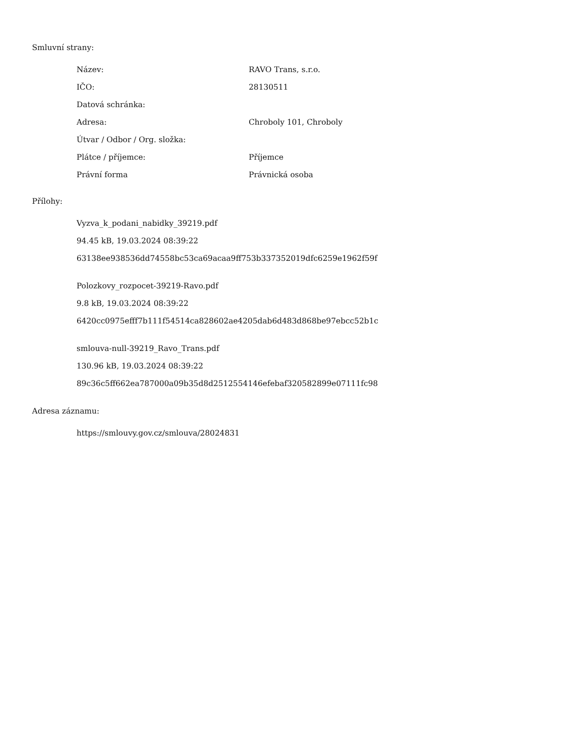Smluvní strany:
| Název: | RAVO Trans, s.r.o. |
| IČO: | 28130511 |
| Datová schránka: | |
| Adresa: | Chroboly 101, Chroboly |
| Útvar / Odbor / Org. složka: | |
| Plátce / příjemce: | Příjemce |
| Právní forma | Právnická osoba |
Přílohy:
Vyzva_k_podani_nabidky_39219.pdf
94.45 kB, 19.03.2024 08:39:22
63138ee938536dd74558bc53ca69acaa9ff753b337352019dfc6259e1962f59f
Polozkovy_rozpocet-39219-Ravo.pdf
9.8 kB, 19.03.2024 08:39:22
6420cc0975efff7b111f54514ca828602ae4205dab6d483d868be97ebcc52b1c
smlouva-null-39219_Ravo_Trans.pdf
130.96 kB, 19.03.2024 08:39:22
89c36c5ff662ea787000a09b35d8d2512554146efebaf320582899e07111fc98
Adresa záznamu:
https://smlouvy.gov.cz/smlouva/28024831